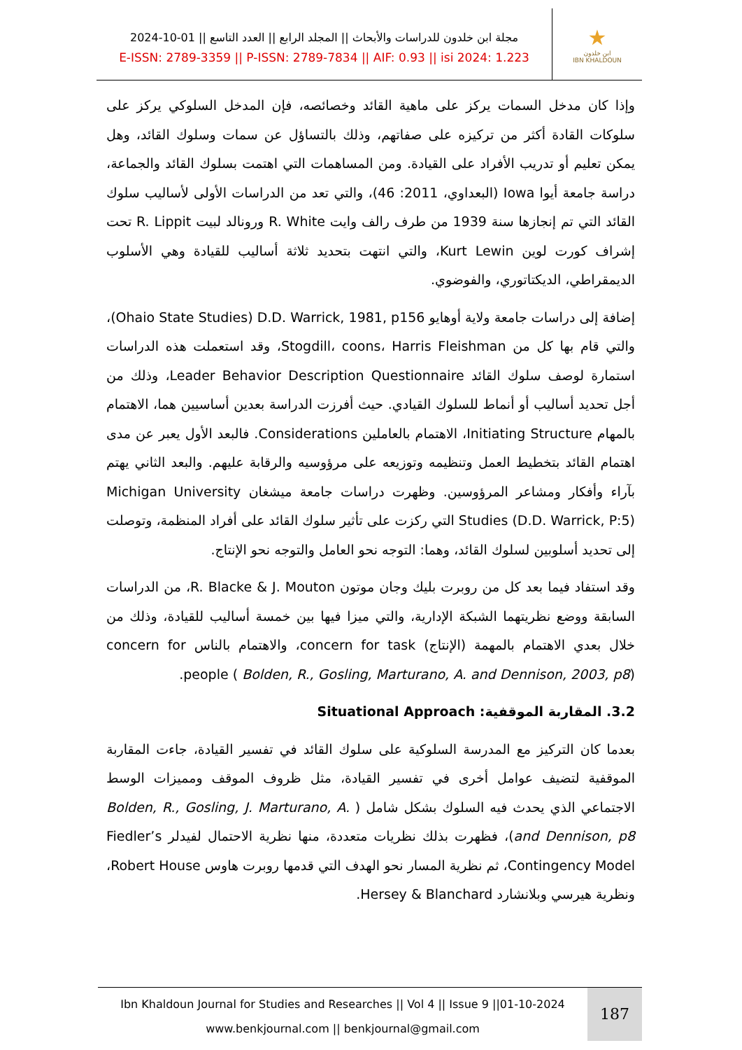مجلة ابن خلدون للدراسات والأبحاث || المجلد الرابع || العدد التاسع || 01-10-2024
E-ISSN: 2789-3359 || P-ISSN: 2789-7834 || AIF: 0.93 || isi 2024: 1.223
★
ابن خلدون
IBN KHALDOUN
وإذا كان مدخل السمات يركز على ماهية القائد وخصائصه، فإن المدخل السلوكي يركز على سلوكات القادة أكثر من تركيزه على صفاتهم، وذلك بالتساؤل عن سمات وسلوك القائد، وهل يمكن تعليم أو تدريب الأفراد على القيادة. ومن المساهمات التي اهتمت بسلوك القائد والجماعة، دراسة جامعة أيوا Iowa (البعداوي، 2011: 46)، والتي تعد من الدراسات الأولى لأساليب سلوك القائد التي تم إنجازها سنة 1939 من طرف رالف وايت R. White ورونالد لبيت R. Lippit تحت إشراف كورت لوين Kurt Lewin، والتي انتهت بتحديد ثلاثة أساليب للقيادة وهي الأسلوب الديمقراطي، الديكتاتوري، والفوضوي.
إضافة إلى دراسات جامعة ولاية أوهايو Ohaio State Studies) D.D. Warrick, 1981, p156)، والتي قام بها كل من Stogdill، coons، Harris Fleishman، وقد استعملت هذه الدراسات استمارة لوصف سلوك القائد Leader Behavior Description Questionnaire، وذلك من أجل تحديد أساليب أو أنماط للسلوك القيادي. حيث أفرزت الدراسة بعدين أساسيين هما، الاهتمام بالمهام Initiating Structure، الاهتمام بالعاملين Considerations. فالبعد الأول يعبر عن مدى اهتمام القائد بتخطيط العمل وتنظيمه وتوزيعه على مرؤوسيه والرقابة عليهم. والبعد الثاني يهتم بآراء وأفكار ومشاعر المرؤوسين. وظهرت دراسات جامعة ميشغان Michigan University Studies (D.D. Warrick, P:5) التي ركزت على تأثير سلوك القائد على أفراد المنظمة، وتوصلت إلى تحديد أسلوبين لسلوك القائد، وهما: التوجه نحو العامل والتوجه نحو الإنتاج.
وقد استفاد فيما بعد كل من روبرت بليك وجان موتون R. Blacke & J. Mouton، من الدراسات السابقة ووضع نظريتهما الشبكة الإدارية، والتي ميزا فيها بين خمسة أساليب للقيادة، وذلك من خلال بعدي الاهتمام بالمهمة (الإنتاج) concern for task، والاهتمام بالناس concern for people ( Bolden, R., Gosling, Marturano, A. and Dennison, 2003, p8).
3.2. المقاربة الموقفية: Situational Approach
بعدما كان التركيز مع المدرسة السلوكية على سلوك القائد في تفسير القيادة، جاءت المقاربة الموقفية لتضيف عوامل أخرى في تفسير القيادة، مثل ظروف الموقف ومميزات الوسط الاجتماعي الذي يحدث فيه السلوك بشكل شامل ( Bolden, R., Gosling, J. Marturano, A. and Dennison, p8)، فظهرت بذلك نظريات متعددة، منها نظرية الاحتمال لفيدلر Fiedler’s Contingency Model، ثم نظرية المسار نحو الهدف التي قدمها روبرت هاوس Robert House، ونظرية هيرسي وبلانشارد Hersey & Blanchard.
Ibn Khaldoun Journal for Studies and Researches || Vol 4 || Issue 9 ||01-10-2024
www.benkjournal.com || benkjournal@gmail.com
187